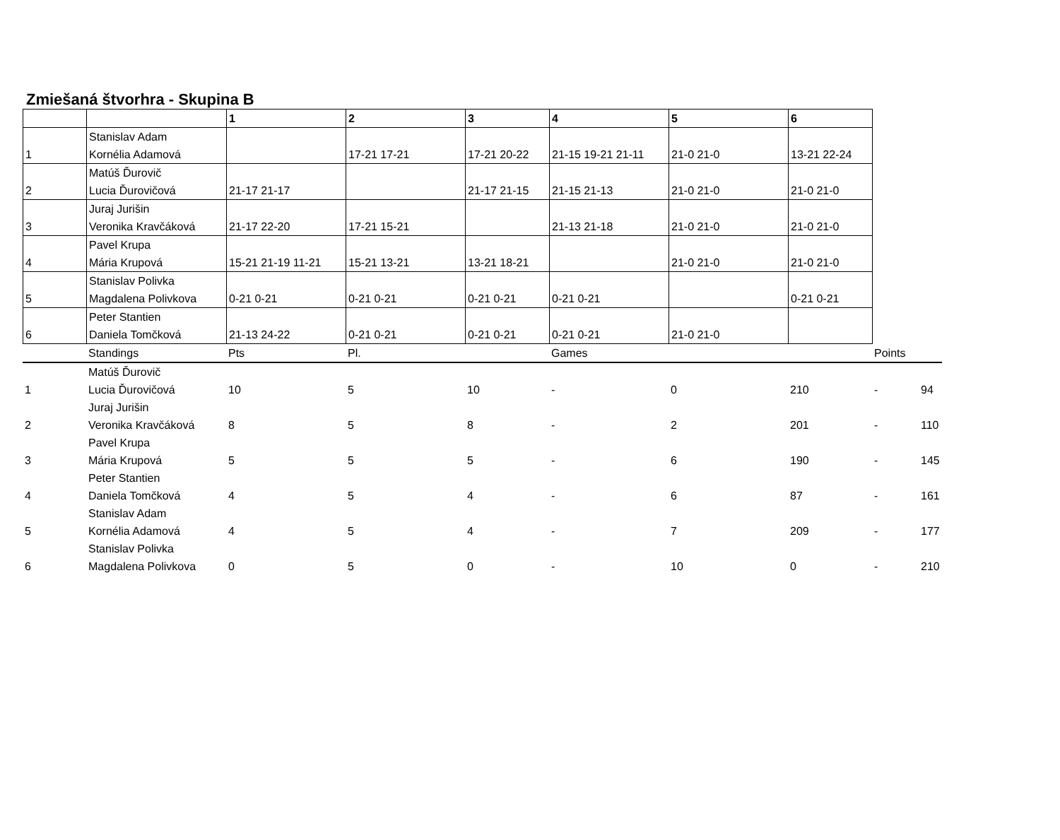Zmiešaná štvorhra - Skupina B
| | | 1 | 2 | 3 | 4 | 5 | 6 |
| --- | --- | --- | --- | --- | --- | --- | --- |
| 1 | Stanislav Adam Kornélia Adamová | | 17-21 17-21 | 17-21 20-22 | 21-15 19-21 21-11 | 21-0 21-0 | 13-21 22-24 |
| 2 | Matúš Ďurovič Lucia Ďurovičová | 21-17 21-17 | | 21-17 21-15 | 21-15 21-13 | 21-0 21-0 | 21-0 21-0 |
| 3 | Juraj Jurišin Veronika Kravčáková | 21-17 22-20 | 17-21 15-21 | | 21-13 21-18 | 21-0 21-0 | 21-0 21-0 |
| 4 | Pavel Krupa Mária Krupová | 15-21 21-19 11-21 | 15-21 13-21 | 13-21 18-21 | | 21-0 21-0 | 21-0 21-0 |
| 5 | Stanislav Polivka Magdalena Polivkova | 0-21 0-21 | 0-21 0-21 | 0-21 0-21 | 0-21 0-21 | | 0-21 0-21 |
| 6 | Peter Stantien Daniela Tomčková | 21-13 24-22 | 0-21 0-21 | 0-21 0-21 | 0-21 0-21 | 21-0 21-0 | |
| | Standings | Pts | Pl. | | Games | | | Points | |
| 1 | Matúš Ďurovič Lucia Ďurovičová | 10 | 5 | 10 | - | 0 | 210 | - | 94 |
| 2 | Juraj Jurišin Veronika Kravčáková | 8 | 5 | 8 | - | 2 | 201 | - | 110 |
| 3 | Pavel Krupa Mária Krupová | 5 | 5 | 5 | - | 6 | 190 | - | 145 |
| 4 | Peter Stantien Daniela Tomčková | 4 | 5 | 4 | - | 6 | 87 | - | 161 |
| 5 | Stanislav Adam Kornélia Adamová | 4 | 5 | 4 | - | 7 | 209 | - | 177 |
| 6 | Stanislav Polivka Magdalena Polivkova | 0 | 5 | 0 | - | 10 | 0 | - | 210 |